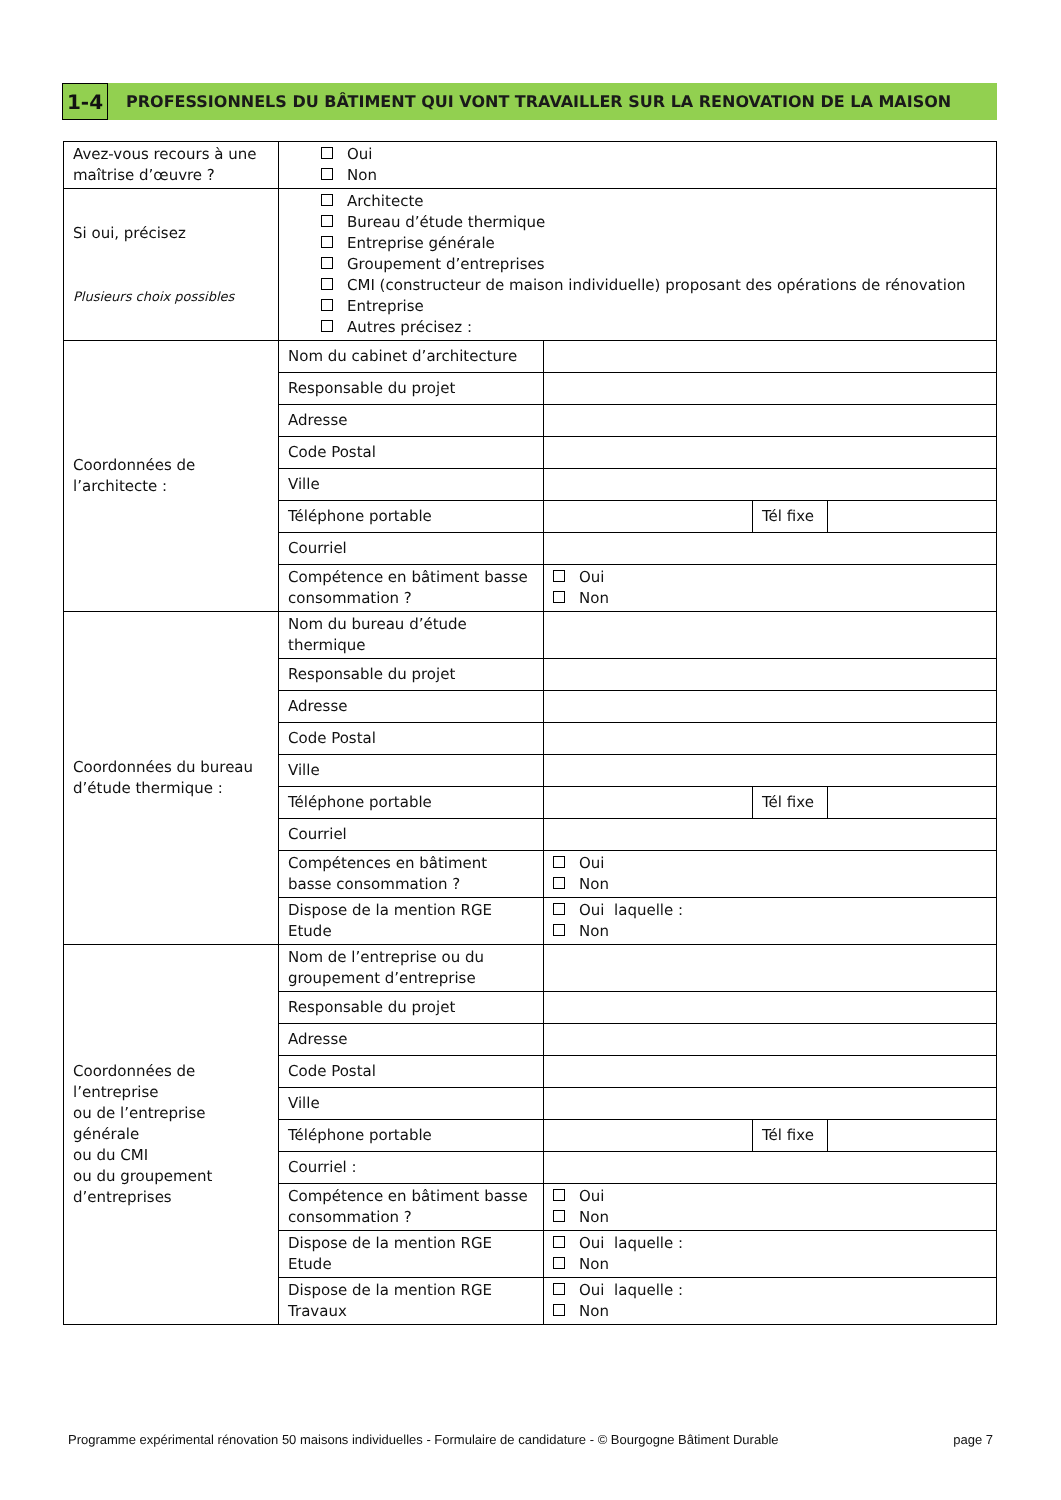1-4
PROFESSIONNELS DU BÂTIMENT QUI VONT TRAVAILLER SUR LA RENOVATION DE LA MAISON
| Avez-vous recours à une maîtrise d’œuvre ? | Oui Non | | | |
| Si oui, précisez Plusieurs choix possibles | Architecte Bureau d’étude thermique Entreprise générale Groupement d’entreprises CMI (constructeur de maison individuelle) proposant des opérations de rénovation Entreprise Autres précisez : | | | |
| Coordonnées de l’architecte : | Nom du cabinet d’architecture | | | |
| | Responsable du projet | | | |
| | Adresse | | | |
| | Code Postal | | | |
| | Ville | | | |
| | Téléphone portable | | Tél fixe | |
| | Courriel | | | |
| | Compétence en bâtiment basse consommation ? | Oui Non | | |
| Coordonnées du bureau d’étude thermique : | Nom du bureau d’étude thermique | | | |
| | Responsable du projet | | | |
| | Adresse | | | |
| | Code Postal | | | |
| | Ville | | | |
| | Téléphone portable | | Tél fixe | |
| | Courriel | | | |
| | Compétences en bâtiment basse consommation ? | Oui Non | | |
| | Dispose de la mention RGE Etude | Oui laquelle : Non | | |
| Coordonnées de l’entreprise ou de l’entreprise générale ou du CMI ou du groupement d’entreprises | Nom de l’entreprise ou du groupement d’entreprise | | | |
| | Responsable du projet | | | |
| | Adresse | | | |
| | Code Postal | | | |
| | Ville | | | |
| | Téléphone portable | | Tél fixe | |
| | Courriel : | | | |
| | Compétence en bâtiment basse consommation ? | Oui Non | | |
| | Dispose de la mention RGE Etude | Oui laquelle : Non | | |
| | Dispose de la mention RGE Travaux | Oui laquelle : Non | | |
Programme expérimental rénovation 50 maisons individuelles - Formulaire de candidature - © Bourgogne Bâtiment Durable page 7